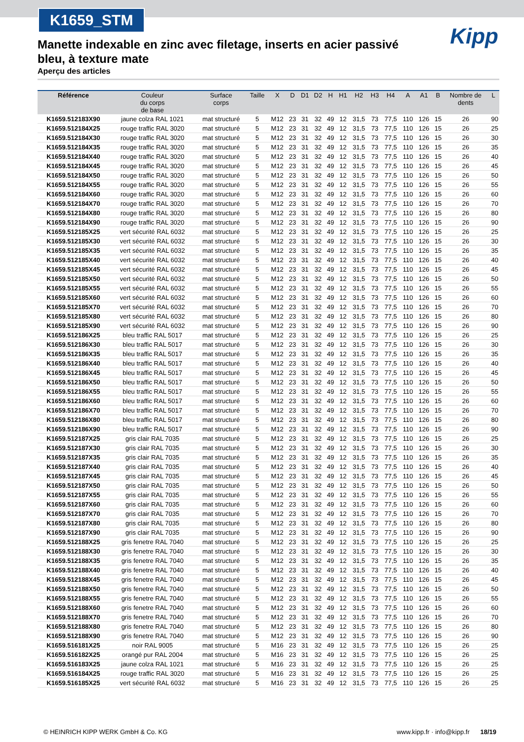K1659_STM
Kipp
Manette indexable en zinc avec filetage, inserts en acier passivé bleu, à texture mate
Aperçu des articles
| Référence | Couleur du corps de base | Surface corps | Taille | X | D | D1 | D2 | H | H1 | H2 | H3 | H4 | A | A1 | B | Nombre de dents | L |
| --- | --- | --- | --- | --- | --- | --- | --- | --- | --- | --- | --- | --- | --- | --- | --- | --- | --- |
| K1659.512183X90 | jaune colza RAL 1021 | mat structuré | 5 | M12 | 23 | 31 | 32 | 49 | 12 | 31,5 | 73 | 77,5 | 110 | 126 | 15 | 26 | 90 |
| K1659.512184X25 | rouge traffic RAL 3020 | mat structuré | 5 | M12 | 23 | 31 | 32 | 49 | 12 | 31,5 | 73 | 77,5 | 110 | 126 | 15 | 26 | 25 |
| K1659.512184X30 | rouge traffic RAL 3020 | mat structuré | 5 | M12 | 23 | 31 | 32 | 49 | 12 | 31,5 | 73 | 77,5 | 110 | 126 | 15 | 26 | 30 |
| K1659.512184X35 | rouge traffic RAL 3020 | mat structuré | 5 | M12 | 23 | 31 | 32 | 49 | 12 | 31,5 | 73 | 77,5 | 110 | 126 | 15 | 26 | 35 |
| K1659.512184X40 | rouge traffic RAL 3020 | mat structuré | 5 | M12 | 23 | 31 | 32 | 49 | 12 | 31,5 | 73 | 77,5 | 110 | 126 | 15 | 26 | 40 |
| K1659.512184X45 | rouge traffic RAL 3020 | mat structuré | 5 | M12 | 23 | 31 | 32 | 49 | 12 | 31,5 | 73 | 77,5 | 110 | 126 | 15 | 26 | 45 |
| K1659.512184X50 | rouge traffic RAL 3020 | mat structuré | 5 | M12 | 23 | 31 | 32 | 49 | 12 | 31,5 | 73 | 77,5 | 110 | 126 | 15 | 26 | 50 |
| K1659.512184X55 | rouge traffic RAL 3020 | mat structuré | 5 | M12 | 23 | 31 | 32 | 49 | 12 | 31,5 | 73 | 77,5 | 110 | 126 | 15 | 26 | 55 |
| K1659.512184X60 | rouge traffic RAL 3020 | mat structuré | 5 | M12 | 23 | 31 | 32 | 49 | 12 | 31,5 | 73 | 77,5 | 110 | 126 | 15 | 26 | 60 |
| K1659.512184X70 | rouge traffic RAL 3020 | mat structuré | 5 | M12 | 23 | 31 | 32 | 49 | 12 | 31,5 | 73 | 77,5 | 110 | 126 | 15 | 26 | 70 |
| K1659.512184X80 | rouge traffic RAL 3020 | mat structuré | 5 | M12 | 23 | 31 | 32 | 49 | 12 | 31,5 | 73 | 77,5 | 110 | 126 | 15 | 26 | 80 |
| K1659.512184X90 | rouge traffic RAL 3020 | mat structuré | 5 | M12 | 23 | 31 | 32 | 49 | 12 | 31,5 | 73 | 77,5 | 110 | 126 | 15 | 26 | 90 |
| K1659.512185X25 | vert sécurité RAL 6032 | mat structuré | 5 | M12 | 23 | 31 | 32 | 49 | 12 | 31,5 | 73 | 77,5 | 110 | 126 | 15 | 26 | 25 |
| K1659.512185X30 | vert sécurité RAL 6032 | mat structuré | 5 | M12 | 23 | 31 | 32 | 49 | 12 | 31,5 | 73 | 77,5 | 110 | 126 | 15 | 26 | 30 |
| K1659.512185X35 | vert sécurité RAL 6032 | mat structuré | 5 | M12 | 23 | 31 | 32 | 49 | 12 | 31,5 | 73 | 77,5 | 110 | 126 | 15 | 26 | 35 |
| K1659.512185X40 | vert sécurité RAL 6032 | mat structuré | 5 | M12 | 23 | 31 | 32 | 49 | 12 | 31,5 | 73 | 77,5 | 110 | 126 | 15 | 26 | 40 |
| K1659.512185X45 | vert sécurité RAL 6032 | mat structuré | 5 | M12 | 23 | 31 | 32 | 49 | 12 | 31,5 | 73 | 77,5 | 110 | 126 | 15 | 26 | 45 |
| K1659.512185X50 | vert sécurité RAL 6032 | mat structuré | 5 | M12 | 23 | 31 | 32 | 49 | 12 | 31,5 | 73 | 77,5 | 110 | 126 | 15 | 26 | 50 |
| K1659.512185X55 | vert sécurité RAL 6032 | mat structuré | 5 | M12 | 23 | 31 | 32 | 49 | 12 | 31,5 | 73 | 77,5 | 110 | 126 | 15 | 26 | 55 |
| K1659.512185X60 | vert sécurité RAL 6032 | mat structuré | 5 | M12 | 23 | 31 | 32 | 49 | 12 | 31,5 | 73 | 77,5 | 110 | 126 | 15 | 26 | 60 |
| K1659.512185X70 | vert sécurité RAL 6032 | mat structuré | 5 | M12 | 23 | 31 | 32 | 49 | 12 | 31,5 | 73 | 77,5 | 110 | 126 | 15 | 26 | 70 |
| K1659.512185X80 | vert sécurité RAL 6032 | mat structuré | 5 | M12 | 23 | 31 | 32 | 49 | 12 | 31,5 | 73 | 77,5 | 110 | 126 | 15 | 26 | 80 |
| K1659.512185X90 | vert sécurité RAL 6032 | mat structuré | 5 | M12 | 23 | 31 | 32 | 49 | 12 | 31,5 | 73 | 77,5 | 110 | 126 | 15 | 26 | 90 |
| K1659.512186X25 | bleu traffic RAL 5017 | mat structuré | 5 | M12 | 23 | 31 | 32 | 49 | 12 | 31,5 | 73 | 77,5 | 110 | 126 | 15 | 26 | 25 |
| K1659.512186X30 | bleu traffic RAL 5017 | mat structuré | 5 | M12 | 23 | 31 | 32 | 49 | 12 | 31,5 | 73 | 77,5 | 110 | 126 | 15 | 26 | 30 |
| K1659.512186X35 | bleu traffic RAL 5017 | mat structuré | 5 | M12 | 23 | 31 | 32 | 49 | 12 | 31,5 | 73 | 77,5 | 110 | 126 | 15 | 26 | 35 |
| K1659.512186X40 | bleu traffic RAL 5017 | mat structuré | 5 | M12 | 23 | 31 | 32 | 49 | 12 | 31,5 | 73 | 77,5 | 110 | 126 | 15 | 26 | 40 |
| K1659.512186X45 | bleu traffic RAL 5017 | mat structuré | 5 | M12 | 23 | 31 | 32 | 49 | 12 | 31,5 | 73 | 77,5 | 110 | 126 | 15 | 26 | 45 |
| K1659.512186X50 | bleu traffic RAL 5017 | mat structuré | 5 | M12 | 23 | 31 | 32 | 49 | 12 | 31,5 | 73 | 77,5 | 110 | 126 | 15 | 26 | 50 |
| K1659.512186X55 | bleu traffic RAL 5017 | mat structuré | 5 | M12 | 23 | 31 | 32 | 49 | 12 | 31,5 | 73 | 77,5 | 110 | 126 | 15 | 26 | 55 |
| K1659.512186X60 | bleu traffic RAL 5017 | mat structuré | 5 | M12 | 23 | 31 | 32 | 49 | 12 | 31,5 | 73 | 77,5 | 110 | 126 | 15 | 26 | 60 |
| K1659.512186X70 | bleu traffic RAL 5017 | mat structuré | 5 | M12 | 23 | 31 | 32 | 49 | 12 | 31,5 | 73 | 77,5 | 110 | 126 | 15 | 26 | 70 |
| K1659.512186X80 | bleu traffic RAL 5017 | mat structuré | 5 | M12 | 23 | 31 | 32 | 49 | 12 | 31,5 | 73 | 77,5 | 110 | 126 | 15 | 26 | 80 |
| K1659.512186X90 | bleu traffic RAL 5017 | mat structuré | 5 | M12 | 23 | 31 | 32 | 49 | 12 | 31,5 | 73 | 77,5 | 110 | 126 | 15 | 26 | 90 |
| K1659.512187X25 | gris clair RAL 7035 | mat structuré | 5 | M12 | 23 | 31 | 32 | 49 | 12 | 31,5 | 73 | 77,5 | 110 | 126 | 15 | 26 | 25 |
| K1659.512187X30 | gris clair RAL 7035 | mat structuré | 5 | M12 | 23 | 31 | 32 | 49 | 12 | 31,5 | 73 | 77,5 | 110 | 126 | 15 | 26 | 30 |
| K1659.512187X35 | gris clair RAL 7035 | mat structuré | 5 | M12 | 23 | 31 | 32 | 49 | 12 | 31,5 | 73 | 77,5 | 110 | 126 | 15 | 26 | 35 |
| K1659.512187X40 | gris clair RAL 7035 | mat structuré | 5 | M12 | 23 | 31 | 32 | 49 | 12 | 31,5 | 73 | 77,5 | 110 | 126 | 15 | 26 | 40 |
| K1659.512187X45 | gris clair RAL 7035 | mat structuré | 5 | M12 | 23 | 31 | 32 | 49 | 12 | 31,5 | 73 | 77,5 | 110 | 126 | 15 | 26 | 45 |
| K1659.512187X50 | gris clair RAL 7035 | mat structuré | 5 | M12 | 23 | 31 | 32 | 49 | 12 | 31,5 | 73 | 77,5 | 110 | 126 | 15 | 26 | 50 |
| K1659.512187X55 | gris clair RAL 7035 | mat structuré | 5 | M12 | 23 | 31 | 32 | 49 | 12 | 31,5 | 73 | 77,5 | 110 | 126 | 15 | 26 | 55 |
| K1659.512187X60 | gris clair RAL 7035 | mat structuré | 5 | M12 | 23 | 31 | 32 | 49 | 12 | 31,5 | 73 | 77,5 | 110 | 126 | 15 | 26 | 60 |
| K1659.512187X70 | gris clair RAL 7035 | mat structuré | 5 | M12 | 23 | 31 | 32 | 49 | 12 | 31,5 | 73 | 77,5 | 110 | 126 | 15 | 26 | 70 |
| K1659.512187X80 | gris clair RAL 7035 | mat structuré | 5 | M12 | 23 | 31 | 32 | 49 | 12 | 31,5 | 73 | 77,5 | 110 | 126 | 15 | 26 | 80 |
| K1659.512187X90 | gris clair RAL 7035 | mat structuré | 5 | M12 | 23 | 31 | 32 | 49 | 12 | 31,5 | 73 | 77,5 | 110 | 126 | 15 | 26 | 90 |
| K1659.512188X25 | gris fenetre RAL 7040 | mat structuré | 5 | M12 | 23 | 31 | 32 | 49 | 12 | 31,5 | 73 | 77,5 | 110 | 126 | 15 | 26 | 25 |
| K1659.512188X30 | gris fenetre RAL 7040 | mat structuré | 5 | M12 | 23 | 31 | 32 | 49 | 12 | 31,5 | 73 | 77,5 | 110 | 126 | 15 | 26 | 30 |
| K1659.512188X35 | gris fenetre RAL 7040 | mat structuré | 5 | M12 | 23 | 31 | 32 | 49 | 12 | 31,5 | 73 | 77,5 | 110 | 126 | 15 | 26 | 35 |
| K1659.512188X40 | gris fenetre RAL 7040 | mat structuré | 5 | M12 | 23 | 31 | 32 | 49 | 12 | 31,5 | 73 | 77,5 | 110 | 126 | 15 | 26 | 40 |
| K1659.512188X45 | gris fenetre RAL 7040 | mat structuré | 5 | M12 | 23 | 31 | 32 | 49 | 12 | 31,5 | 73 | 77,5 | 110 | 126 | 15 | 26 | 45 |
| K1659.512188X50 | gris fenetre RAL 7040 | mat structuré | 5 | M12 | 23 | 31 | 32 | 49 | 12 | 31,5 | 73 | 77,5 | 110 | 126 | 15 | 26 | 50 |
| K1659.512188X55 | gris fenetre RAL 7040 | mat structuré | 5 | M12 | 23 | 31 | 32 | 49 | 12 | 31,5 | 73 | 77,5 | 110 | 126 | 15 | 26 | 55 |
| K1659.512188X60 | gris fenetre RAL 7040 | mat structuré | 5 | M12 | 23 | 31 | 32 | 49 | 12 | 31,5 | 73 | 77,5 | 110 | 126 | 15 | 26 | 60 |
| K1659.512188X70 | gris fenetre RAL 7040 | mat structuré | 5 | M12 | 23 | 31 | 32 | 49 | 12 | 31,5 | 73 | 77,5 | 110 | 126 | 15 | 26 | 70 |
| K1659.512188X80 | gris fenetre RAL 7040 | mat structuré | 5 | M12 | 23 | 31 | 32 | 49 | 12 | 31,5 | 73 | 77,5 | 110 | 126 | 15 | 26 | 80 |
| K1659.512188X90 | gris fenetre RAL 7040 | mat structuré | 5 | M12 | 23 | 31 | 32 | 49 | 12 | 31,5 | 73 | 77,5 | 110 | 126 | 15 | 26 | 90 |
| K1659.516181X25 | noir RAL 9005 | mat structuré | 5 | M16 | 23 | 31 | 32 | 49 | 12 | 31,5 | 73 | 77,5 | 110 | 126 | 15 | 26 | 25 |
| K1659.516182X25 | orangé pur RAL 2004 | mat structuré | 5 | M16 | 23 | 31 | 32 | 49 | 12 | 31,5 | 73 | 77,5 | 110 | 126 | 15 | 26 | 25 |
| K1659.516183X25 | jaune colza RAL 1021 | mat structuré | 5 | M16 | 23 | 31 | 32 | 49 | 12 | 31,5 | 73 | 77,5 | 110 | 126 | 15 | 26 | 25 |
| K1659.516184X25 | rouge traffic RAL 3020 | mat structuré | 5 | M16 | 23 | 31 | 32 | 49 | 12 | 31,5 | 73 | 77,5 | 110 | 126 | 15 | 26 | 25 |
| K1659.516185X25 | vert sécurité RAL 6032 | mat structuré | 5 | M16 | 23 | 31 | 32 | 49 | 12 | 31,5 | 73 | 77,5 | 110 | 126 | 15 | 26 | 25 |
© HEINRICH KIPP WERK GmbH & Co. KG www.kipp.fr · info@kipp.fr 18/19